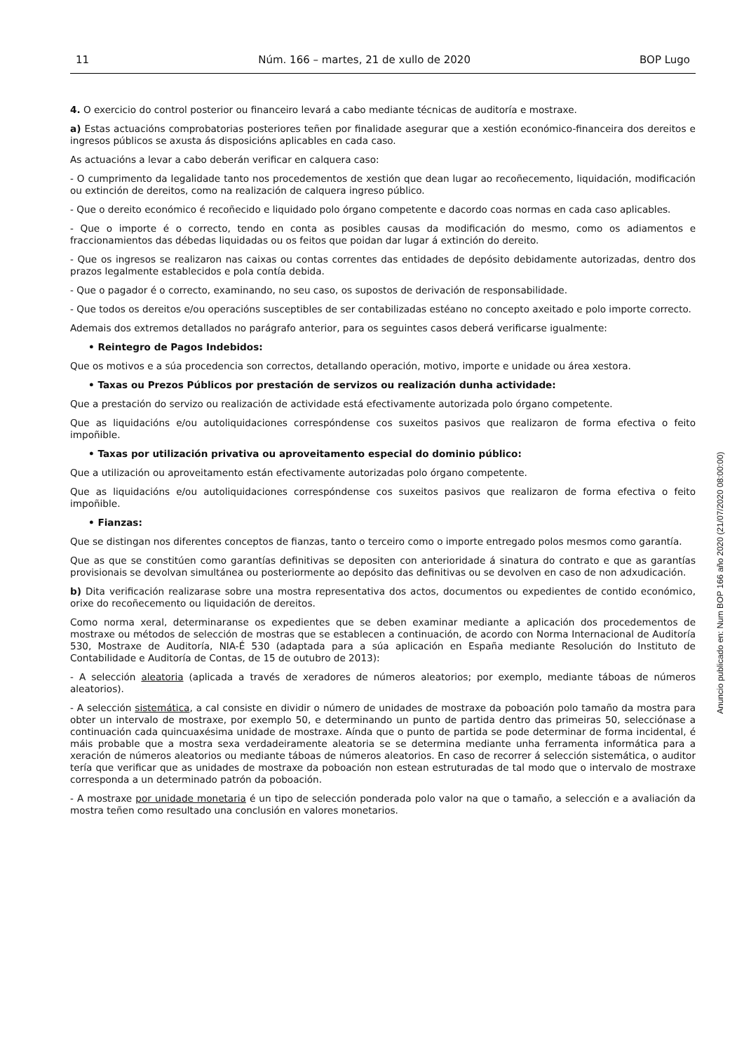11 Núm. 166 – martes, 21 de xullo de 2020 BOP Lugo
4. O exercicio do control posterior ou financeiro levará a cabo mediante técnicas de auditoría e mostraxe.
a) Estas actuacións comprobatorias posteriores teñen por finalidade asegurar que a xestión económico-financeira dos dereitos e ingresos públicos se axusta ás disposicións aplicables en cada caso.
As actuacións a levar a cabo deberán verificar en calquera caso:
- O cumprimento da legalidade tanto nos procedementos de xestión que dean lugar ao recoñecemento, liquidación, modificación ou extinción de dereitos, como na realización de calquera ingreso público.
- Que o dereito económico é recoñecido e liquidado polo órgano competente e dacordo coas normas en cada caso aplicables.
- Que o importe é o correcto, tendo en conta as posibles causas da modificación do mesmo, como os adiamentos e fraccionamientos das débedas liquidadas ou os feitos que poidan dar lugar á extinción do dereito.
- Que os ingresos se realizaron nas caixas ou contas correntes das entidades de depósito debidamente autorizadas, dentro dos prazos legalmente establecidos e pola contía debida.
- Que o pagador é o correcto, examinando, no seu caso, os supostos de derivación de responsabilidade.
- Que todos os dereitos e/ou operacións susceptibles de ser contabilizadas estéano no concepto axeitado e polo importe correcto.
Ademais dos extremos detallados no parágrafo anterior, para os seguintes casos deberá verificarse igualmente:
• Reintegro de Pagos Indebidos:
Que os motivos e a súa procedencia son correctos, detallando operación, motivo, importe e unidade ou área xestora.
• Taxas ou Prezos Públicos por prestación de servizos ou realización dunha actividade:
Que a prestación do servizo ou realización de actividade está efectivamente autorizada polo órgano competente.
Que as liquidacións e/ou autoliquidaciones correspóndense cos suxeitos pasivos que realizaron de forma efectiva o feito impoñible.
• Taxas por utilización privativa ou aproveitamento especial do dominio público:
Que a utilización ou aproveitamento están efectivamente autorizadas polo órgano competente.
Que as liquidacións e/ou autoliquidaciones correspóndense cos suxeitos pasivos que realizaron de forma efectiva o feito impoñible.
• Fianzas:
Que se distingan nos diferentes conceptos de fianzas, tanto o terceiro como o importe entregado polos mesmos como garantía.
Que as que se constitúen como garantías definitivas se depositen con anterioridade á sinatura do contrato e que as garantías provisionais se devolvan simultánea ou posteriormente ao depósito das definitivas ou se devolven en caso de non adxudicación.
b) Dita verificación realizarase sobre una mostra representativa dos actos, documentos ou expedientes de contido económico, orixe do recoñecemento ou liquidación de dereitos.
Como norma xeral, determinaranse os expedientes que se deben examinar mediante a aplicación dos procedementos de mostraxe ou métodos de selección de mostras que se establecen a continuación, de acordo con Norma Internacional de Auditoría 530, Mostraxe de Auditoría, NIA-É 530 (adaptada para a súa aplicación en España mediante Resolución do Instituto de Contabilidade e Auditoría de Contas, de 15 de outubro de 2013):
- A selección aleatoria (aplicada a través de xeradores de números aleatorios; por exemplo, mediante táboas de números aleatorios).
- A selección sistemática, a cal consiste en dividir o número de unidades de mostraxe da poboación polo tamaño da mostra para obter un intervalo de mostraxe, por exemplo 50, e determinando un punto de partida dentro das primeiras 50, selecciónase a continuación cada quincuaxésima unidade de mostraxe. Aínda que o punto de partida se pode determinar de forma incidental, é máis probable que a mostra sexa verdadeiramente aleatoria se se determina mediante unha ferramenta informática para a xeración de números aleatorios ou mediante táboas de números aleatorios. En caso de recorrer á selección sistemática, o auditor tería que verificar que as unidades de mostraxe da poboación non estean estruturadas de tal modo que o intervalo de mostraxe corresponda a un determinado patrón da poboación.
- A mostraxe por unidade monetaria é un tipo de selección ponderada polo valor na que o tamaño, a selección e a avaliación da mostra teñen como resultado una conclusión en valores monetarios.
Anuncio publicado en: Num BOP 166 año 2020 (21/07/2020 08:00:00)